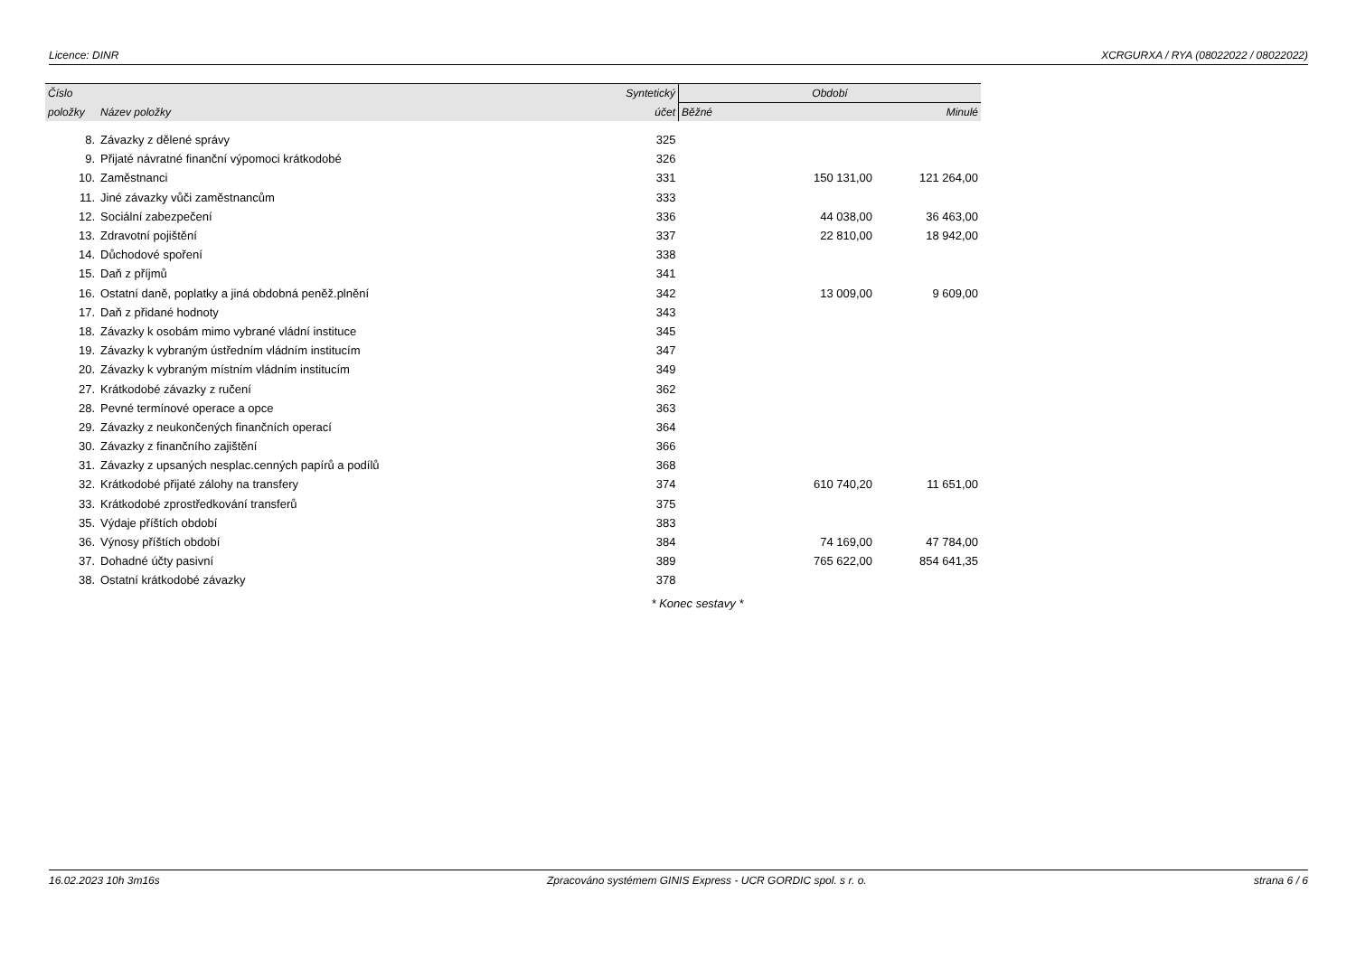Licence: DINR XCRGURXA / RYA (08022022 / 08022022)
| Číslo | | Syntetický | Období | |
| --- | --- | --- | --- | --- |
| položky | Název položky | účet | Běžné | Minulé |
| 8. | Závazky z dělené správy | 325 | | |
| 9. | Přijaté návratné finanční výpomoci krátkodobé | 326 | | |
| 10. | Zaměstnanci | 331 | 150 131,00 | 121 264,00 |
| 11. | Jiné závazky vůči zaměstnancům | 333 | | |
| 12. | Sociální zabezpečení | 336 | 44 038,00 | 36 463,00 |
| 13. | Zdravotní pojištění | 337 | 22 810,00 | 18 942,00 |
| 14. | Důchodové spoření | 338 | | |
| 15. | Daň z příjmů | 341 | | |
| 16. | Ostatní daně, poplatky a jiná obdobná peněž.plnění | 342 | 13 009,00 | 9 609,00 |
| 17. | Daň z přidané hodnoty | 343 | | |
| 18. | Závazky k osobám mimo vybrané vládní instituce | 345 | | |
| 19. | Závazky k vybraným ústředním vládním institucím | 347 | | |
| 20. | Závazky k vybraným místním vládním institucím | 349 | | |
| 27. | Krátkodobé závazky z ručení | 362 | | |
| 28. | Pevné termínové operace a opce | 363 | | |
| 29. | Závazky z neukončených finančních operací | 364 | | |
| 30. | Závazky z finančního zajištění | 366 | | |
| 31. | Závazky z upsaných nesplac.cenných papírů a podílů | 368 | | |
| 32. | Krátkodobé přijaté zálohy na transfery | 374 | 610 740,20 | 11 651,00 |
| 33. | Krátkodobé zprostředkování transferů | 375 | | |
| 35. | Výdaje příštích období | 383 | | |
| 36. | Výnosy příštích období | 384 | 74 169,00 | 47 784,00 |
| 37. | Dohadné účty pasivní | 389 | 765 622,00 | 854 641,35 |
| 38. | Ostatní krátkodobé závazky | 378 | | |
| | | | * Konec sestavy * | |
16.02.2023 10h 3m16s Zpracováno systémem GINIS Express - UCR GORDIC spol. s r. o. strana 6 / 6